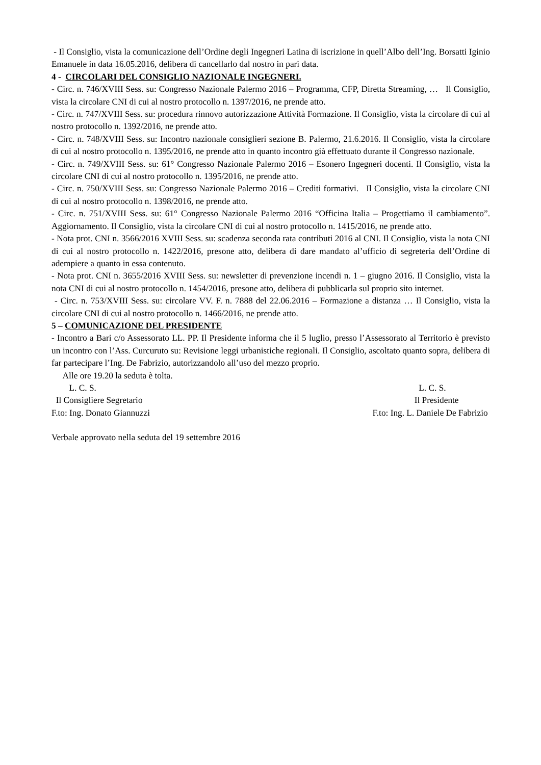- Il Consiglio, vista la comunicazione dell’Ordine degli Ingegneri Latina di iscrizione in quell’Albo dell’Ing. Borsatti Iginio Emanuele in data 16.05.2016, delibera di cancellarlo dal nostro in pari data.
4 - CIRCOLARI DEL CONSIGLIO NAZIONALE INGEGNERI.
- Circ. n. 746/XVIII Sess. su: Congresso Nazionale Palermo 2016 – Programma, CFP, Diretta Streaming, … Il Consiglio, vista la circolare CNI di cui al nostro protocollo n. 1397/2016, ne prende atto.
- Circ. n. 747/XVIII Sess. su: procedura rinnovo autorizzazione Attività Formazione. Il Consiglio, vista la circolare di cui al nostro protocollo n. 1392/2016, ne prende atto.
- Circ. n. 748/XVIII Sess. su: Incontro nazionale consiglieri sezione B. Palermo, 21.6.2016. Il Consiglio, vista la circolare di cui al nostro protocollo n. 1395/2016, ne prende atto in quanto incontro già effettuato durante il Congresso nazionale.
- Circ. n. 749/XVIII Sess. su: 61° Congresso Nazionale Palermo 2016 – Esonero Ingegneri docenti. Il Consiglio, vista la circolare CNI di cui al nostro protocollo n. 1395/2016, ne prende atto.
- Circ. n. 750/XVIII Sess. su: Congresso Nazionale Palermo 2016 – Crediti formativi. Il Consiglio, vista la circolare CNI di cui al nostro protocollo n. 1398/2016, ne prende atto.
- Circ. n. 751/XVIII Sess. su: 61° Congresso Nazionale Palermo 2016 “Officina Italia – Progettiamo il cambiamento”. Aggiornamento. Il Consiglio, vista la circolare CNI di cui al nostro protocollo n. 1415/2016, ne prende atto.
- Nota prot. CNI n. 3566/2016 XVIII Sess. su: scadenza seconda rata contributi 2016 al CNI. Il Consiglio, vista la nota CNI di cui al nostro protocollo n. 1422/2016, presone atto, delibera di dare mandato al’ufficio di segreteria dell’Ordine di adempiere a quanto in essa contenuto.
- Nota prot. CNI n. 3655/2016 XVIII Sess. su: newsletter di prevenzione incendi n. 1 – giugno 2016. Il Consiglio, vista la nota CNI di cui al nostro protocollo n. 1454/2016, presone atto, delibera di pubblicarla sul proprio sito internet.
- Circ. n. 753/XVIII Sess. su: circolare VV. F. n. 7888 del 22.06.2016 – Formazione a distanza … Il Consiglio, vista la circolare CNI di cui al nostro protocollo n. 1466/2016, ne prende atto.
5 – COMUNICAZIONE DEL PRESIDENTE
- Incontro a Bari c/o Assessorato LL. PP. Il Presidente informa che il 5 luglio, presso l’Assessorato al Territorio è previsto un incontro con l’Ass. Curcuruto su: Revisione leggi urbanistiche regionali. Il Consiglio, ascoltato quanto sopra, delibera di far partecipare l’Ing. De Fabrizio, autorizzandolo all’uso del mezzo proprio.
Alle ore 19.20 la seduta è tolta.
L. C. S. Il Consigliere Segretario F.to: Ing. Donato Giannuzzi
L. C. S. Il Presidente F.to: Ing. L. Daniele De Fabrizio
Verbale approvato nella seduta del 19 settembre 2016